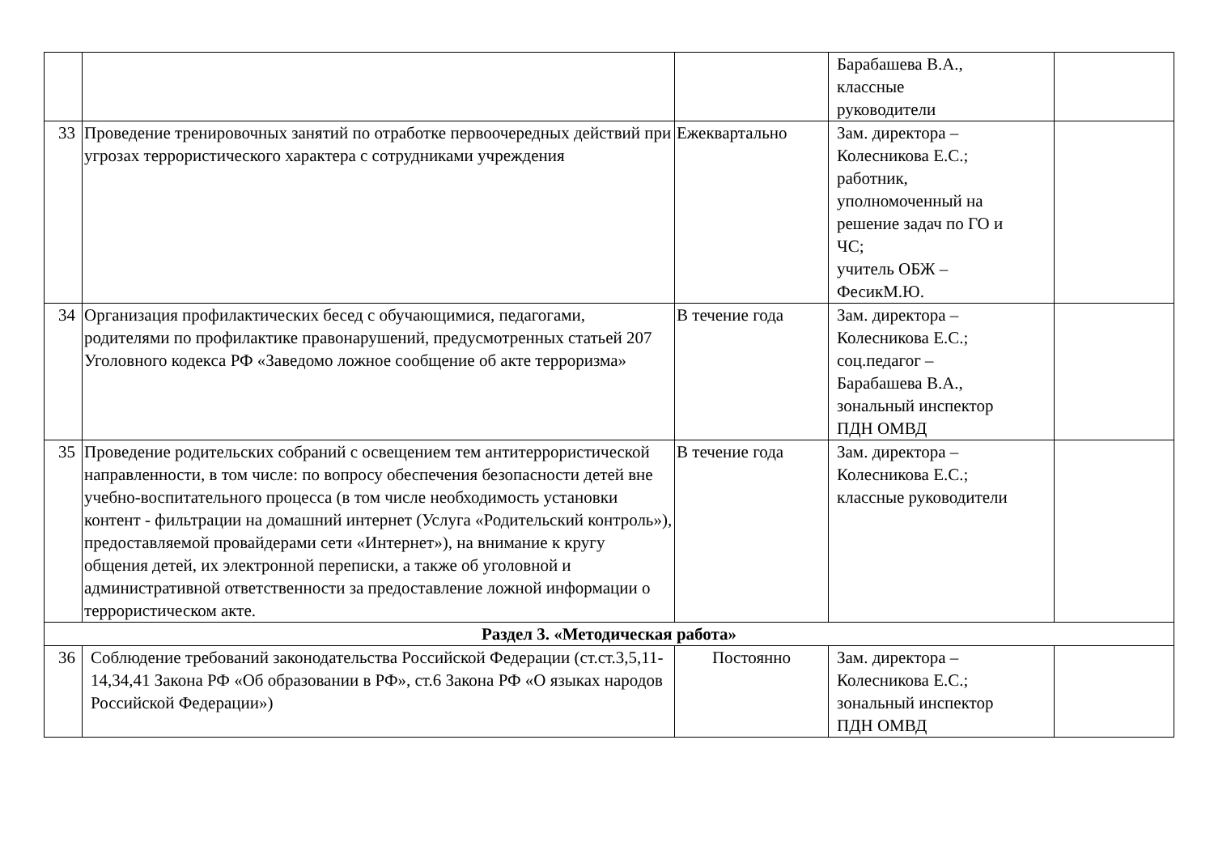| | | | Барабашева В.А., классные руководители | |
| 33 | Проведение тренировочных занятий по отработке первоочередных действий при угрозах террористического характера с сотрудниками учреждения | Ежеквартально | Зам. директора – Колесникова Е.С.; работник, уполномоченный на решение задач по ГО и ЧС; учитель ОБЖ – ФесикМ.Ю. | |
| 34 | Организация профилактических бесед с обучающимися, педагогами, родителями по профилактике правонарушений, предусмотренных статьей 207 Уголовного кодекса РФ «Заведомо ложное сообщение об акте терроризма» | В течение года | Зам. директора – Колесникова Е.С.; соц.педагог – Барабашева В.А., зональный инспектор ПДН ОМВД | |
| 35 | Проведение родительских собраний с освещением тем антитеррористической направленности, в том числе: по вопросу обеспечения безопасности детей вне учебно-воспитательного процесса (в том числе необходимость установки контент - фильтрации на домашний интернет (Услуга «Родительский контроль»), предоставляемой провайдерами сети «Интернет»), на внимание к кругу общения детей, их электронной переписки, а также об уголовной и административной ответственности за предоставление ложной информации о террористическом акте. | В течение года | Зам. директора – Колесникова Е.С.; классные руководители | |
| Раздел 3. «Методическая работа» | | | | |
| 36 | Соблюдение требований законодательства Российской Федерации (ст.ст.3,5,11-14,34,41 Закона РФ «Об образовании в РФ», ст.6 Закона РФ «О языках народов Российской Федерации») | Постоянно | Зам. директора – Колесникова Е.С.; зональный инспектор ПДН ОМВД | |